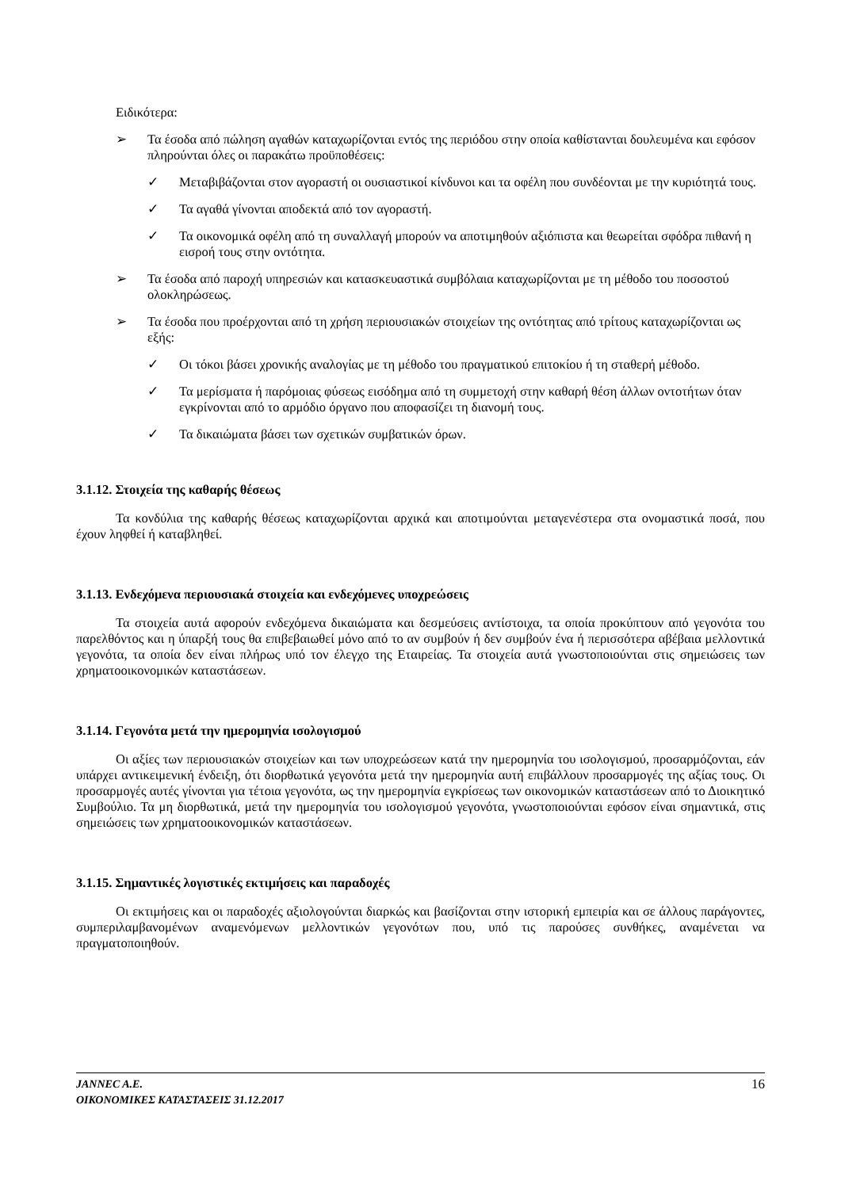Ειδικότερα:
➢ Τα έσοδα από πώληση αγαθών καταχωρίζονται εντός της περιόδου στην οποία καθίστανται δουλευμένα και εφόσον πληρούνται όλες οι παρακάτω προϋποθέσεις:
✓ Μεταβιβάζονται στον αγοραστή οι ουσιαστικοί κίνδυνοι και τα οφέλη που συνδέονται με την κυριότητά τους.
✓ Τα αγαθά γίνονται αποδεκτά από τον αγοραστή.
✓ Τα οικονομικά οφέλη από τη συναλλαγή μπορούν να αποτιμηθούν αξιόπιστα και θεωρείται σφόδρα πιθανή η εισροή τους στην οντότητα.
➢ Τα έσοδα από παροχή υπηρεσιών και κατασκευαστικά συμβόλαια καταχωρίζονται με τη μέθοδο του ποσοστού ολοκληρώσεως.
➢ Τα έσοδα που προέρχονται από τη χρήση περιουσιακών στοιχείων της οντότητας από τρίτους καταχωρίζονται ως εξής:
✓ Οι τόκοι βάσει χρονικής αναλογίας με τη μέθοδο του πραγματικού επιτοκίου ή τη σταθερή μέθοδο.
✓ Τα μερίσματα ή παρόμοιας φύσεως εισόδημα από τη συμμετοχή στην καθαρή θέση άλλων οντοτήτων όταν εγκρίνονται από το αρμόδιο όργανο που αποφασίζει τη διανομή τους.
✓ Τα δικαιώματα βάσει των σχετικών συμβατικών όρων.
3.1.12. Στοιχεία της καθαρής θέσεως
Τα κονδύλια της καθαρής θέσεως καταχωρίζονται αρχικά και αποτιμούνται μεταγενέστερα στα ονομαστικά ποσά, που έχουν ληφθεί ή καταβληθεί.
3.1.13. Ενδεχόμενα περιουσιακά στοιχεία και ενδεχόμενες υποχρεώσεις
Τα στοιχεία αυτά αφορούν ενδεχόμενα δικαιώματα και δεσμεύσεις αντίστοιχα, τα οποία προκύπτουν από γεγονότα του παρελθόντος και η ύπαρξή τους θα επιβεβαιωθεί μόνο από το αν συμβούν ή δεν συμβούν ένα ή περισσότερα αβέβαια μελλοντικά γεγονότα, τα οποία δεν είναι πλήρως υπό τον έλεγχο της Εταιρείας. Τα στοιχεία αυτά γνωστοποιούνται στις σημειώσεις των χρηματοοικονομικών καταστάσεων.
3.1.14. Γεγονότα μετά την ημερομηνία ισολογισμού
Οι αξίες των περιουσιακών στοιχείων και των υποχρεώσεων κατά την ημερομηνία του ισολογισμού, προσαρμόζονται, εάν υπάρχει αντικειμενική ένδειξη, ότι διορθωτικά γεγονότα μετά την ημερομηνία αυτή επιβάλλουν προσαρμογές της αξίας τους. Οι προσαρμογές αυτές γίνονται για τέτοια γεγονότα, ως την ημερομηνία εγκρίσεως των οικονομικών καταστάσεων από το Διοικητικό Συμβούλιο. Τα μη διορθωτικά, μετά την ημερομηνία του ισολογισμού γεγονότα, γνωστοποιούνται εφόσον είναι σημαντικά, στις σημειώσεις των χρηματοοικονομικών καταστάσεων.
3.1.15. Σημαντικές λογιστικές εκτιμήσεις και παραδοχές
Οι εκτιμήσεις και οι παραδοχές αξιολογούνται διαρκώς και βασίζονται στην ιστορική εμπειρία και σε άλλους παράγοντες, συμπεριλαμβανομένων αναμενόμενων μελλοντικών γεγονότων που, υπό τις παρούσες συνθήκες, αναμένεται να πραγματοποιηθούν.
JANNEC A.E.
ΟΙΚΟΝΟΜΙΚΕΣ ΚΑΤΑΣΤΑΣΕΙΣ 31.12.2017
16